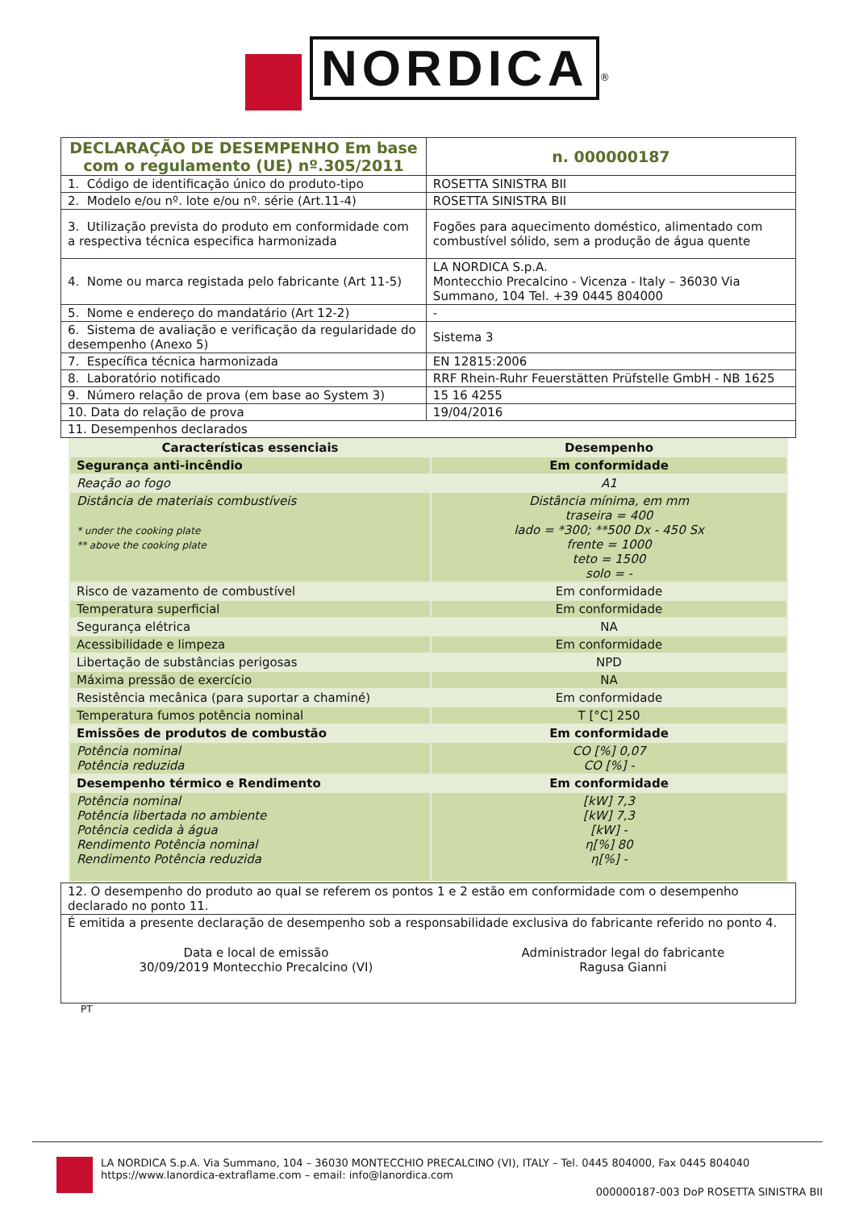NORDICA<sup>®</sup>
| DECLARAÇÃO DE DESEMPENHO Em base com o regulamento (UE) nº.305/2011 | | n. 000000187 |
| 1. Código de identificação único do produto-tipo | ROSETTA SINISTRA BII | |
| 2. Modelo e/ou nº. lote e/ou nº. série (Art.11-4) | ROSETTA SINISTRA BII | |
| 3. Utilização prevista do produto em conformidade com a respectiva técnica especifica harmonizada | Fogões para aquecimento doméstico, alimentado com combustível sólido, sem a produção de água quente | |
| 4. Nome ou marca registada pelo fabricante (Art 11-5) | LA NORDICA S.p.A. Montecchio Precalcino - Vicenza - Italy – 36030 Via Summano, 104 Tel. +39 0445 804000 | |
| 5. Nome e endereço do mandatário (Art 12-2) | - | |
| 6. Sistema de avaliação e verificação da regularidade do desempenho (Anexo 5) | Sistema 3 | |
| 7. Específica técnica harmonizada | EN 12815:2006 | |
| 8. Laboratório notificado | RRF Rhein-Ruhr Feuerstätten Prüfstelle GmbH - NB 1625 | |
| 9. Número relação de prova (em base ao System 3) | 15 16 4255 | |
| 10. Data do relação de prova | 19/04/2016 | |
| 11. Desempenhos declarados | | |
| Características essenciais | Desempenho |
| Segurança anti-incêndio | Em conformidade |
| Reação ao fogo | A1 |
| Distância de materiais combustíveis * under the cooking plate ** above the cooking plate | Distância mínima, em mm traseira = 400 lado = *300; **500 Dx - 450 Sx frente = 1000 teto = 1500 solo = - |
| Risco de vazamento de combustível | Em conformidade |
| Temperatura superficial | Em conformidade |
| Segurança elétrica | NA |
| Acessibilidade e limpeza | Em conformidade |
| Libertação de substâncias perigosas | NPD |
| Máxima pressão de exercício | NA |
| Resistência mecânica (para suportar a chaminé) | Em conformidade |
| Temperatura fumos potência nominal | T [°C] 250 |
| Emissões de produtos de combustão | Em conformidade |
| Potência nominal Potência reduzida | CO [%] 0,07 CO [%] - |
| Desempenho térmico e Rendimento | Em conformidade |
| Potência nominal Potência libertada no ambiente Potência cedida à água Rendimento Potência nominal Rendimento Potência reduzida | [kW] 7,3 [kW] 7,3 [kW] - η[%] 80 η[%] - |
| 12. O desempenho do produto ao qual se referem os pontos 1 e 2 estão em conformidade com o desempenho declarado no ponto 11. | |
| É emitida a presente declaração de desempenho sob a responsabilidade exclusiva do fabricante referido no ponto 4. | |
| Data e local de emissão 30/09/2019 Montecchio Precalcino (VI) | Administrador legal do fabricante Ragusa Gianni |
PT
LA NORDICA S.p.A. Via Summano, 104 – 36030 MONTECCHIO PRECALCINO (VI), ITALY – Tel. 0445 804000, Fax 0445 804040
https://www.lanordica-extraflame.com – email: info@lanordica.com
000000187-003 DoP ROSETTA SINISTRA BII